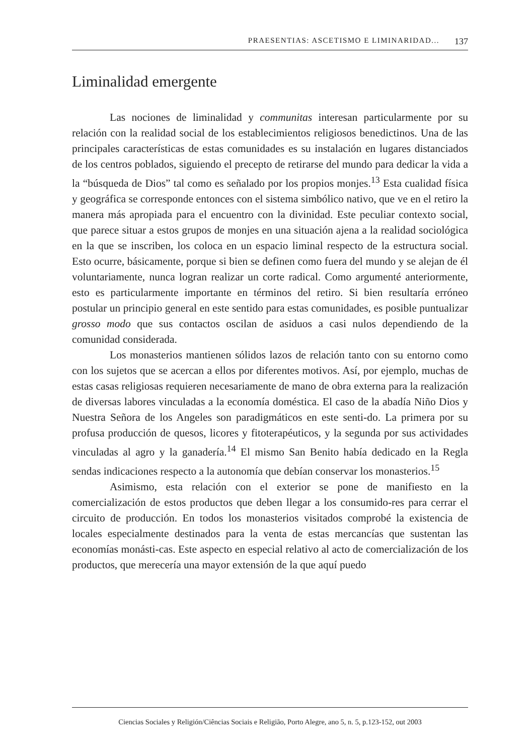PRAESENTIAS: ASCETISMO E LIMINARIDAD... 137
Liminalidad emergente
Las nociones de liminalidad y communitas interesan particularmente por su relación con la realidad social de los establecimientos religiosos benedictinos. Una de las principales características de estas comunidades es su instalación en lugares distanciados de los centros poblados, siguiendo el precepto de retirarse del mundo para dedicar la vida a la “búsqueda de Dios” tal como es señalado por los propios monjes.<sup>13</sup> Esta cualidad física y geográfica se corresponde entonces con el sistema simbólico nativo, que ve en el retiro la manera más apropiada para el encuentro con la divinidad. Este peculiar contexto social, que parece situar a estos grupos de monjes en una situación ajena a la realidad sociológica en la que se inscriben, los coloca en un espacio liminal respecto de la estructura social. Esto ocurre, básicamente, porque si bien se definen como fuera del mundo y se alejan de él voluntariamente, nunca logran realizar un corte radical. Como argumenté anteriormente, esto es particularmente importante en términos del retiro. Si bien resultaría erróneo postular un principio general en este sentido para estas comunidades, es posible puntualizar grosso modo que sus contactos oscilan de asiduos a casi nulos dependiendo de la comunidad considerada.
Los monasterios mantienen sólidos lazos de relación tanto con su entorno como con los sujetos que se acercan a ellos por diferentes motivos. Así, por ejemplo, muchas de estas casas religiosas requieren necesariamente de mano de obra externa para la realización de diversas labores vinculadas a la economía doméstica. El caso de la abadía Niño Dios y Nuestra Señora de los Angeles son paradigmáticos en este senti-do. La primera por su profusa producción de quesos, licores y fitoterapéuticos, y la segunda por sus actividades vinculadas al agro y la ganadería.<sup>14</sup> El mismo San Benito había dedicado en la Regla sendas indicaciones respecto a la autonomía que debían conservar los monasterios.<sup>15</sup>
Asimismo, esta relación con el exterior se pone de manifiesto en la comercialización de estos productos que deben llegar a los consumido-res para cerrar el circuito de producción. En todos los monasterios visitados comprobé la existencia de locales especialmente destinados para la venta de estas mercancías que sustentan las economías monásti-cas. Este aspecto en especial relativo al acto de comercialización de los productos, que merecería una mayor extensión de la que aquí puedo
Ciencias Sociales y Religión/Ciências Sociais e Religião, Porto Alegre, ano 5, n. 5, p.123-152, out 2003